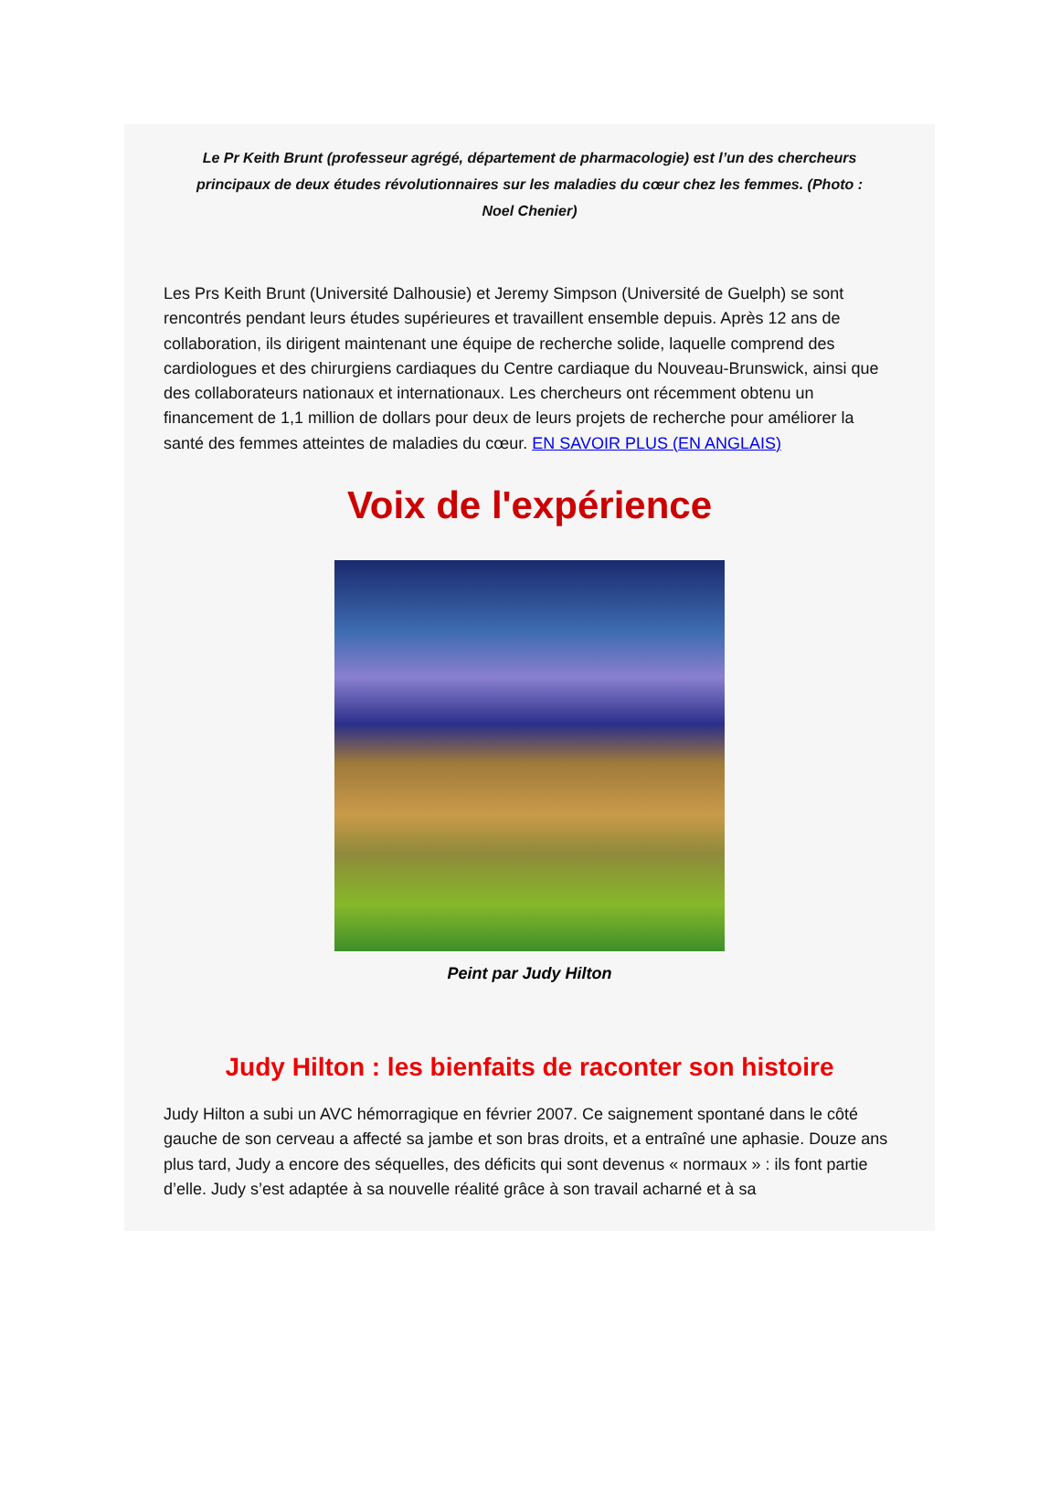Le Pr Keith Brunt (professeur agrégé, département de pharmacologie) est l’un des chercheurs principaux de deux études révolutionnaires sur les maladies du cœur chez les femmes. (Photo : Noel Chenier)
Les Prs Keith Brunt (Université Dalhousie) et Jeremy Simpson (Université de Guelph) se sont rencontrés pendant leurs études supérieures et travaillent ensemble depuis. Après 12 ans de collaboration, ils dirigent maintenant une équipe de recherche solide, laquelle comprend des cardiologues et des chirurgiens cardiaques du Centre cardiaque du Nouveau-Brunswick, ainsi que des collaborateurs nationaux et internationaux. Les chercheurs ont récemment obtenu un financement de 1,1 million de dollars pour deux de leurs projets de recherche pour améliorer la santé des femmes atteintes de maladies du cœur. EN SAVOIR PLUS (EN ANGLAIS)
Voix de l'expérience
Peint par Judy Hilton
Judy Hilton : les bienfaits de raconter son histoire
Judy Hilton a subi un AVC hémorragique en février 2007. Ce saignement spontané dans le côté gauche de son cerveau a affecté sa jambe et son bras droits, et a entraîné une aphasie. Douze ans plus tard, Judy a encore des séquelles, des déficits qui sont devenus « normaux » : ils font partie d’elle. Judy s’est adaptée à sa nouvelle réalité grâce à son travail acharné et à sa